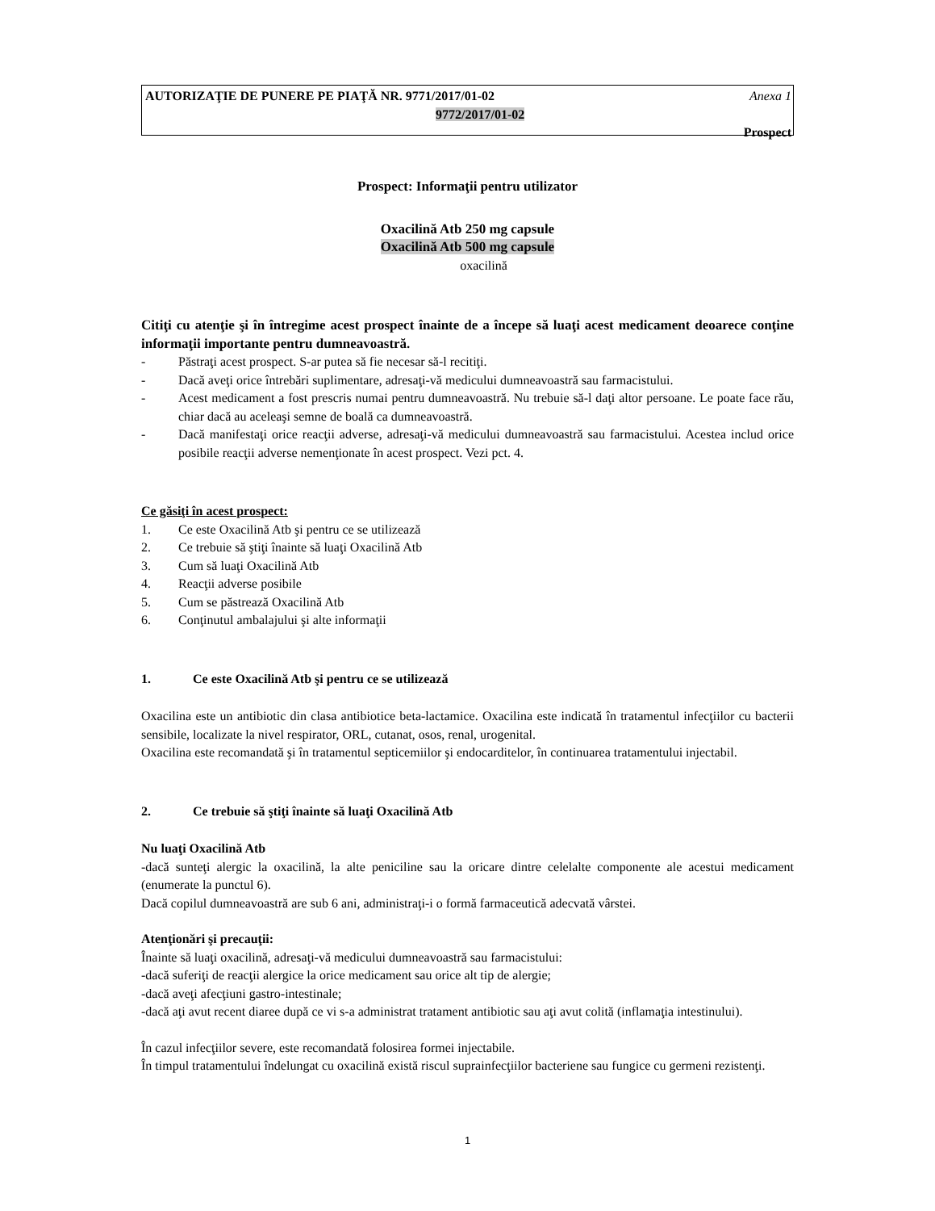AUTORIZAŢIE DE PUNERE PE PIAŢĂ NR. 9771/2017/01-02 Anexa 1
9772/2017/01-02
Prospect
Prospect: Informaţii pentru utilizator
Oxacilină Atb 250 mg capsule
Oxacilină Atb 500 mg capsule
oxacilină
Citiţi cu atenţie şi în întregime acest prospect înainte de a începe să luaţi acest medicament deoarece conţine informaţii importante pentru dumneavoastră.
- Păstraţi acest prospect. S-ar putea să fie necesar să-l recitiţi.
- Dacă aveţi orice întrebări suplimentare, adresaţi-vă medicului dumneavoastră sau farmacistului.
- Acest medicament a fost prescris numai pentru dumneavoastră. Nu trebuie să-l daţi altor persoane. Le poate face rău, chiar dacă au aceleaşi semne de boală ca dumneavoastră.
- Dacă manifestaţi orice reacţii adverse, adresaţi-vă medicului dumneavoastră sau farmacistului. Acestea includ orice posibile reacţii adverse nemenţionate în acest prospect. Vezi pct. 4.
Ce găsiţi în acest prospect:
1. Ce este Oxacilină Atb şi pentru ce se utilizează
2. Ce trebuie să ştiţi înainte să luaţi Oxacilină Atb
3. Cum să luaţi Oxacilină Atb
4. Reacţii adverse posibile
5. Cum se păstrează Oxacilină Atb
6. Conţinutul ambalajului şi alte informaţii
1. Ce este Oxacilină Atb şi pentru ce se utilizează
Oxacilina este un antibiotic din clasa antibiotice beta-lactamice. Oxacilina este indicată în tratamentul infecţiilor cu bacterii sensibile, localizate la nivel respirator, ORL, cutanat, osos, renal, urogenital.
Oxacilina este recomandată şi în tratamentul septicemiilor şi endocarditelor, în continuarea tratamentului injectabil.
2. Ce trebuie să ştiţi înainte să luaţi Oxacilină Atb
Nu luaţi Oxacilină Atb
-dacă sunteţi alergic la oxacilină, la alte peniciline sau la oricare dintre celelalte componente ale acestui medicament (enumerate la punctul 6).
Dacă copilul dumneavoastră are sub 6 ani, administraţi-i o formă farmaceutică adecvată vârstei.
Atenţionări şi precauţii:
Înainte să luaţi oxacilină, adresaţi-vă medicului dumneavoastră sau farmacistului:
-dacă suferiţi de reacţii alergice la orice medicament sau orice alt tip de alergie;
-dacă aveţi afecţiuni gastro-intestinale;
-dacă aţi avut recent diaree după ce vi s-a administrat tratament antibiotic sau aţi avut colită (inflamaţia intestinului).
În cazul infecţiilor severe, este recomandată folosirea formei injectabile.
În timpul tratamentului îndelungat cu oxacilină există riscul suprainfecţiilor bacteriene sau fungice cu germeni rezistenţi.
1